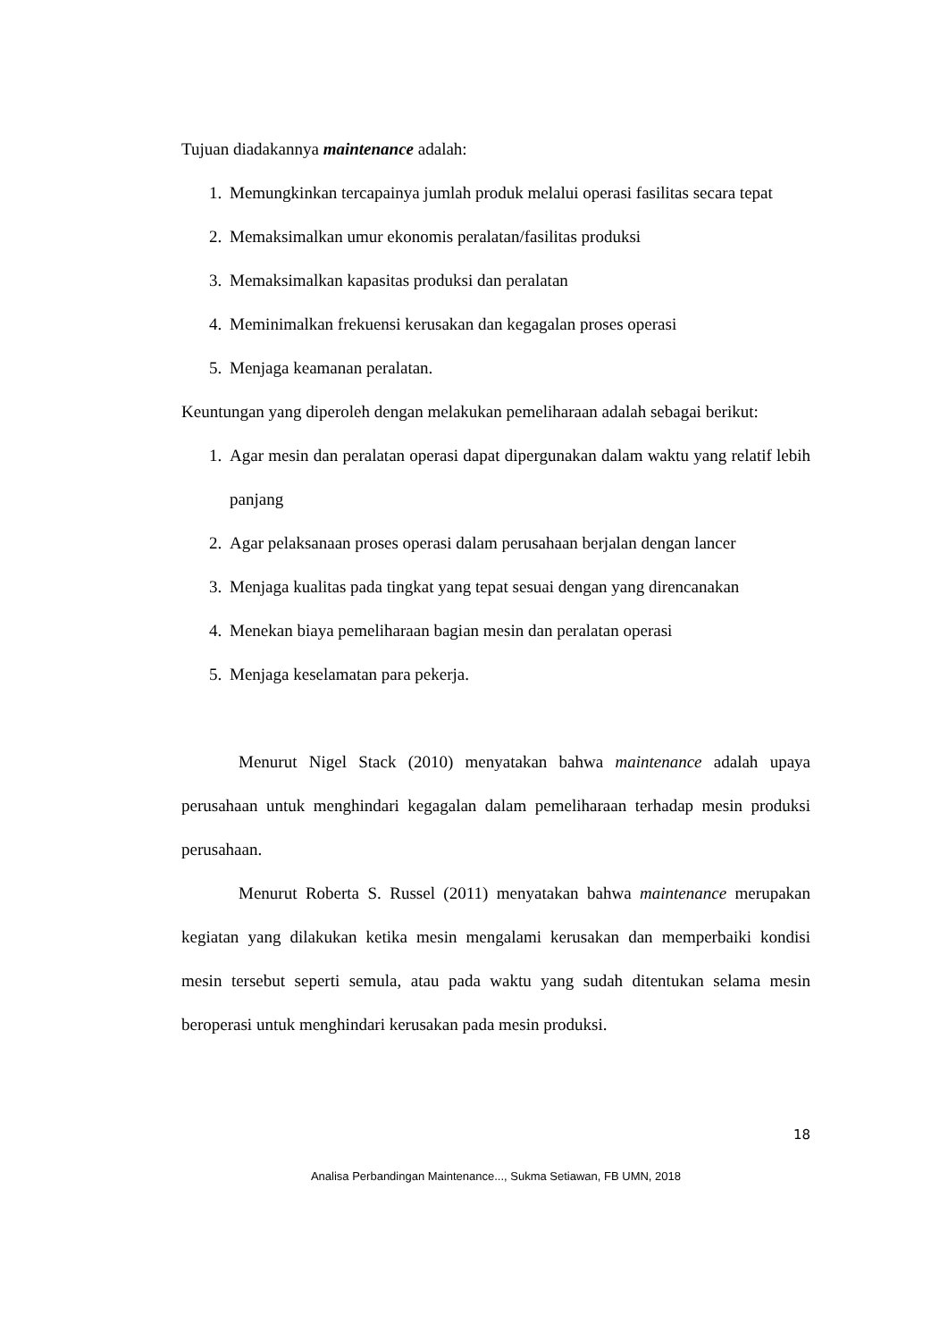Tujuan diadakannya maintenance adalah:
1. Memungkinkan tercapainya jumlah produk melalui operasi fasilitas secara tepat
2. Memaksimalkan umur ekonomis peralatan/fasilitas produksi
3. Memaksimalkan kapasitas produksi dan peralatan
4. Meminimalkan frekuensi kerusakan dan kegagalan proses operasi
5. Menjaga keamanan peralatan.
Keuntungan yang diperoleh dengan melakukan pemeliharaan adalah sebagai berikut:
1. Agar mesin dan peralatan operasi dapat dipergunakan dalam waktu yang relatif lebih panjang
2. Agar pelaksanaan proses operasi dalam perusahaan berjalan dengan lancer
3. Menjaga kualitas pada tingkat yang tepat sesuai dengan yang direncanakan
4. Menekan biaya pemeliharaan bagian mesin dan peralatan operasi
5. Menjaga keselamatan para pekerja.
Menurut Nigel Stack (2010) menyatakan bahwa maintenance adalah upaya perusahaan untuk menghindari kegagalan dalam pemeliharaan terhadap mesin produksi perusahaan.
Menurut Roberta S. Russel (2011) menyatakan bahwa maintenance merupakan kegiatan yang dilakukan ketika mesin mengalami kerusakan dan memperbaiki kondisi mesin tersebut seperti semula, atau pada waktu yang sudah ditentukan selama mesin beroperasi untuk menghindari kerusakan pada mesin produksi.
18
Analisa Perbandingan Maintenance..., Sukma Setiawan, FB UMN, 2018